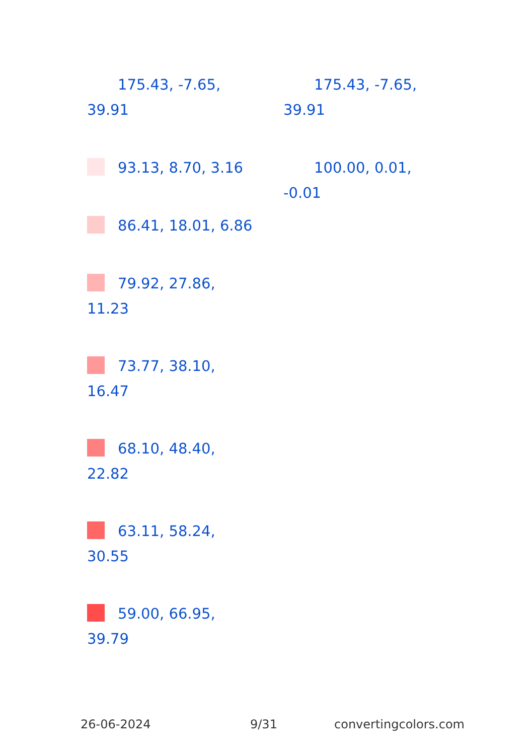175.43, -7.65, 39.91
175.43, -7.65, 39.91
93.13, 8.70, 3.16
100.00, 0.01, -0.01
86.41, 18.01, 6.86
79.92, 27.86, 11.23
73.77, 38.10, 16.47
68.10, 48.40, 22.82
63.11, 58.24, 30.55
59.00, 66.95, 39.79
26-06-2024 9/31 convertingcolors.com